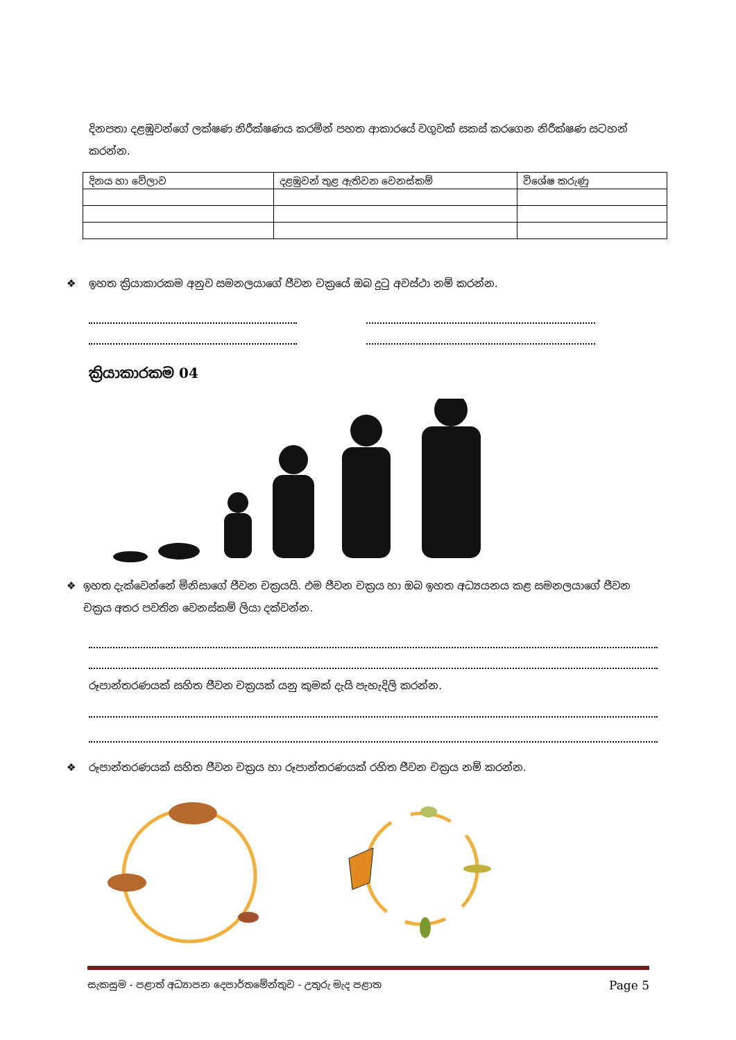දිනපතා දළඹුවන්ගේ ලක්ෂණ නිරීක්ෂණය කරමින් පහත ආකාරයේ වගුවක් සකස් කරගෙන නිරීක්ෂණ සටහන් කරන්න.
| දිනය හා වේලාව | දළඹුවන් තුළ ඇතිවන වෙනස්කම් | විශේෂ කරුණු |
| --- | --- | --- |
❖ ඉහත ක්‍රියාකාරකම අනුව සමනලයාගේ ජීවන චක්‍රයේ ඔබ දුටු අවස්ථා නම් කරන්න.
ක්‍රියාකාරකම 04
❖ ඉහත දැක්වෙන්නේ මිනිසාගේ ජීවන චක්‍රයයි. එම ජීවන චක්‍රය හා ඔබ ඉහත අධ්‍යයනය කළ සමනලයාගේ ජීවන චක්‍රය අතර පවතින වෙනස්කම් ලියා දක්වන්න.
රූපාන්තරණයක් සහිත ජීවන චක්‍රයක් යනු කුමක් දැයි පැහැදිලි කරන්න.
❖ රූපාන්තරණයක් සහිත ජීවන චක්‍රය හා රූපාන්තරණයක් රහිත ජීවන චක්‍රය නම් කරන්න.
සැකසුම - පළාත් අධ්‍යාපන දෙපාර්තමේන්තුව - උතුරු මැද පළාත Page 5